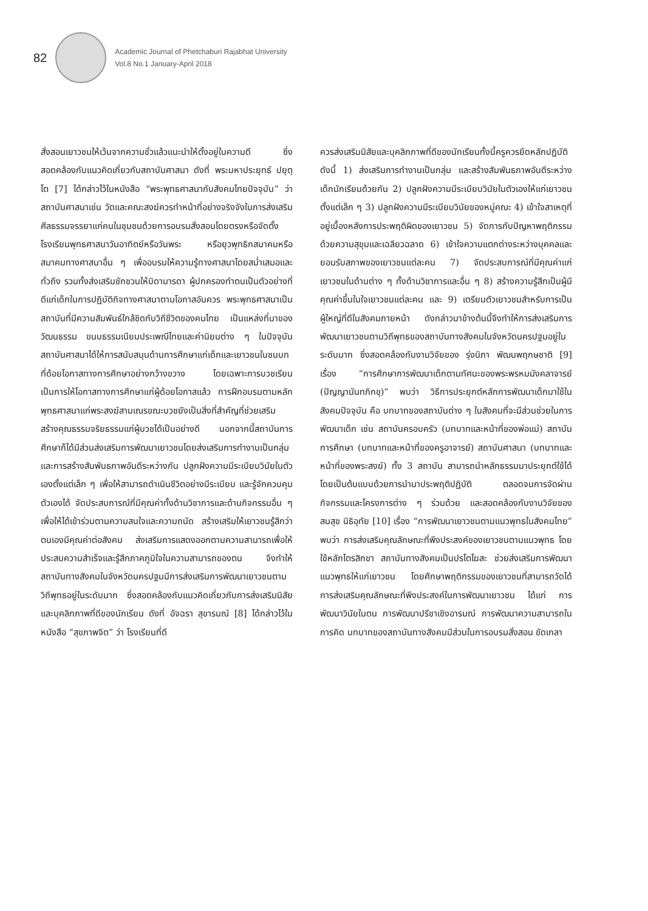82
Academic Journal of Phetchaburi Rajabhat University
Vol.8 No.1 January-April 2018
สั่งสอนเยาวชนให้เว้นจากความชั่วแล้วแนะนำให้ตั้งอยู่ในความดี ซึ่งสอดคล้องกับแนวคิดเกี่ยวกับสถาบันศาสนา ดังที่ พระมหาประยุทธ์ ปยุตฺโต [7] ได้กล่าวไว้ในหนังสือ “พระพุทธศาสนากับสังคมไทยปัจจุบัน” ว่า สถาบันศาสนาเช่น วัดและคณะสงฆ์ควรทำหน้าที่อย่างจริงจังในการส่งเสริมศีลธรรมจรรยาแก่คนในชุมชนด้วยการอบรมสั่งสอนโดยตรงหรือจัดตั้งโรงเรียนพุทธศาสนาวันอาทิตย์หรือวันพระ หรือยุวพุทธิกสมาคมหรือสมาคมทางศาสนาอื่น ๆ เพื่ออบรมให้ความรู้ทางศาสนาโดยสม่ำเสมอและทั่วถึง รวมทั้งส่งเสริมชักชวนให้บิดามารดา ผู้ปกครองทำตนเป็นตัวอย่างที่ดีแก่เด็กในการปฏิบัติกิจทางศาสนาตามโอกาสอันควร พระพุทธศาสนาเป็นสถาบันที่มีความสัมพันธ์ใกล้ชิดกับวิถีชีวิตของคนไทย เป็นแหล่งที่มาของวัฒนธรรม ขนบธรรมเนียมประเพณีไทยและค่านิยมต่าง ๆ ในปัจจุบันสถาบันศาสนาได้ให้การสนับสนุนด้านการศึกษาแก่เด็กและเยาวชนในชนบทที่ด้อยโอกาสทางการศึกษาอย่างกว้างขวาง โดยเฉพาะการบวชเรียน เป็นการให้โอกาสทางการศึกษาแก่ผู้ด้อยโอกาสแล้ว การฝึกอบรมตามหลักพุทธศาสนาแก่พระสงฆ์สามเณรขณะบวชยังเป็นสิ่งที่สำคัญที่ช่วยเสริมสร้างคุณธรรมจริยธรรมแก่ผู้บวชได้เป็นอย่างดี นอกจากนี้สถาบันการศึกษาก็ได้มีส่วนส่งเสริมการพัฒนาเยาวชนโดยส่งเสริมการทำงานเป็นกลุ่มและการสร้างสัมพันธภาพอันดีระหว่างกัน ปลูกฝังความมีระเบียบวินัยในตัวเองตั้งแต่เล็ก ๆ เพื่อให้สามารถดำเนินชีวิตอย่างมีระเบียบ และรู้จักควบคุมตัวเองได้ จัดประสบการณ์ที่มีคุณค่าทั้งด้านวิชาการและด้านกิจกรรมอื่น ๆ เพื่อให้ได้เข้าร่วมตามความสนใจและความถนัด สร้างเสริมให้เยาวชนรู้สึกว่าตนเองมีคุณค่าต่อสังคม ส่งเสริมการแสดงออกตามความสามารถเพื่อให้ประสบความสำเร็จและรู้สึกภาคภูมิใจในความสามารถของตน จึงทำให้สถาบันทางสังคมในจังหวัดนครปฐมมีการส่งเสริมการพัฒนาเยาวชนตามวิถีพุทธอยู่ในระดับมาก ซึ่งสอดคล้องกับแนวคิดเกี่ยวกับการส่งเสริมนิสัยและบุคลิกภาพที่ดีของนักเรียน ดังที่ อัจฉรา สุขารมณ์ [8] ได้กล่าวไว้ในหนังสือ “สุขภาพจิต” ว่า โรงเรียนที่ดี
ควรส่งเสริมนิสัยและบุคลิกภาพที่ดีของนักเรียนทั้งนี้ครูควรยึดหลักปฏิบัติ ดังนี้ 1) ส่งเสริมการทำงานเป็นกลุ่ม และสร้างสัมพันธภาพอันดีระหว่างเด็กนักเรียนด้วยกัน 2) ปลูกฝังความมีระเบียบวินัยในตัวเองให้แก่เยาวชนตั้งแต่เล็ก ๆ 3) ปลูกฝังความมีระเบียบวินัยของหมู่คณะ 4) เข้าใจสาเหตุที่อยู่เบื้องหลังการประพฤติผิดของเยาวชน 5) จัดการกับปัญหาพฤติกรรมด้วยความสุขุมและเฉลียวฉลาด 6) เข้าใจความแตกต่างระหว่างบุคคลและยอมรับสภาพของเยาวชนแต่ละคน 7) จัดประสบการณ์ที่มีคุณค่าแก่เยาวชนในด้านต่าง ๆ ทั้งด้านวิชาการและอื่น ๆ 8) สร้างความรู้สึกเป็นผู้มีคุณค่าขึ้นในใจเยาวชนแต่ละคน และ 9) เตรียมตัวเยาวชนสำหรับการเป็นผู้ใหญ่ที่ดีในสังคมภายหน้า ดังกล่าวมาข้างต้นนี้จึงทำให้การส่งเสริมการพัฒนาเยาวชนตามวิถีพุทธของสถาบันทางสังคมในจังหวัดนครปฐมอยู่ในระดับมาก ซึ่งสอดคล้องกับงานวิจัยของ รุ่งนิภา พัฒนพฤกษชาติ [9] เรื่อง “การศึกษาการพัฒนาเด็กตามทัศนะของพระพรหมมังคลาจารย์ (ปัญญานันทภิกขุ)” พบว่า วิธีการประยุกต์หลักการพัฒนาเด็กมาใช้ในสังคมปัจจุบัน คือ บทบาทของสถาบันต่าง ๆ ในสังคมที่จะมีส่วนช่วยในการพัฒนาเด็ก เช่น สถาบันครอบครัว (บทบาทและหน้าที่ของพ่อแม่) สถาบันการศึกษา (บทบาทและหน้าที่ของครูอาจารย์) สถาบันศาสนา (บทบาทและหน้าที่ของพระสงฆ์) ทั้ง 3 สถาบัน สามารถนำหลักธรรมมาประยุกต์ใช้ได้โดยเป็นต้นแบบด้วยการนำมาประพฤติปฏิบัติ ตลอดจนการจัดผ่านกิจกรรมและโครงการต่าง ๆ ร่วมด้วย และสอดคล้องกับงานวิจัยของ สมสุข นิธิอุทัย [10] เรื่อง “การพัฒนาเยาวชนตามแนวพุทธในสังคมไทย” พบว่า การส่งเสริมคุณลักษณะที่พึงประสงค์ของเยาวชนตามแนวพุทธ โดยใช้หลักไตรสิกขา สถาบันทางสังคมเป็นปรโตโฆสะ ช่วยส่งเสริมการพัฒนาแนวพุทธให้แก่เยาวชน โดยศึกษาพฤติกรรมของเยาวชนที่สามารถวัดได้ การส่งเสริมคุณลักษณะที่พึงประสงค์ในการพัฒนาเยาวชน ได้แก่ การพัฒนาวินัยในตน การพัฒนาปรีชาเชิงอารมณ์ การพัฒนาความสามารถในการคิด บทบาทของสถาบันทางสังคมมีส่วนในการอบรมสั่งสอน ขัดเกลา